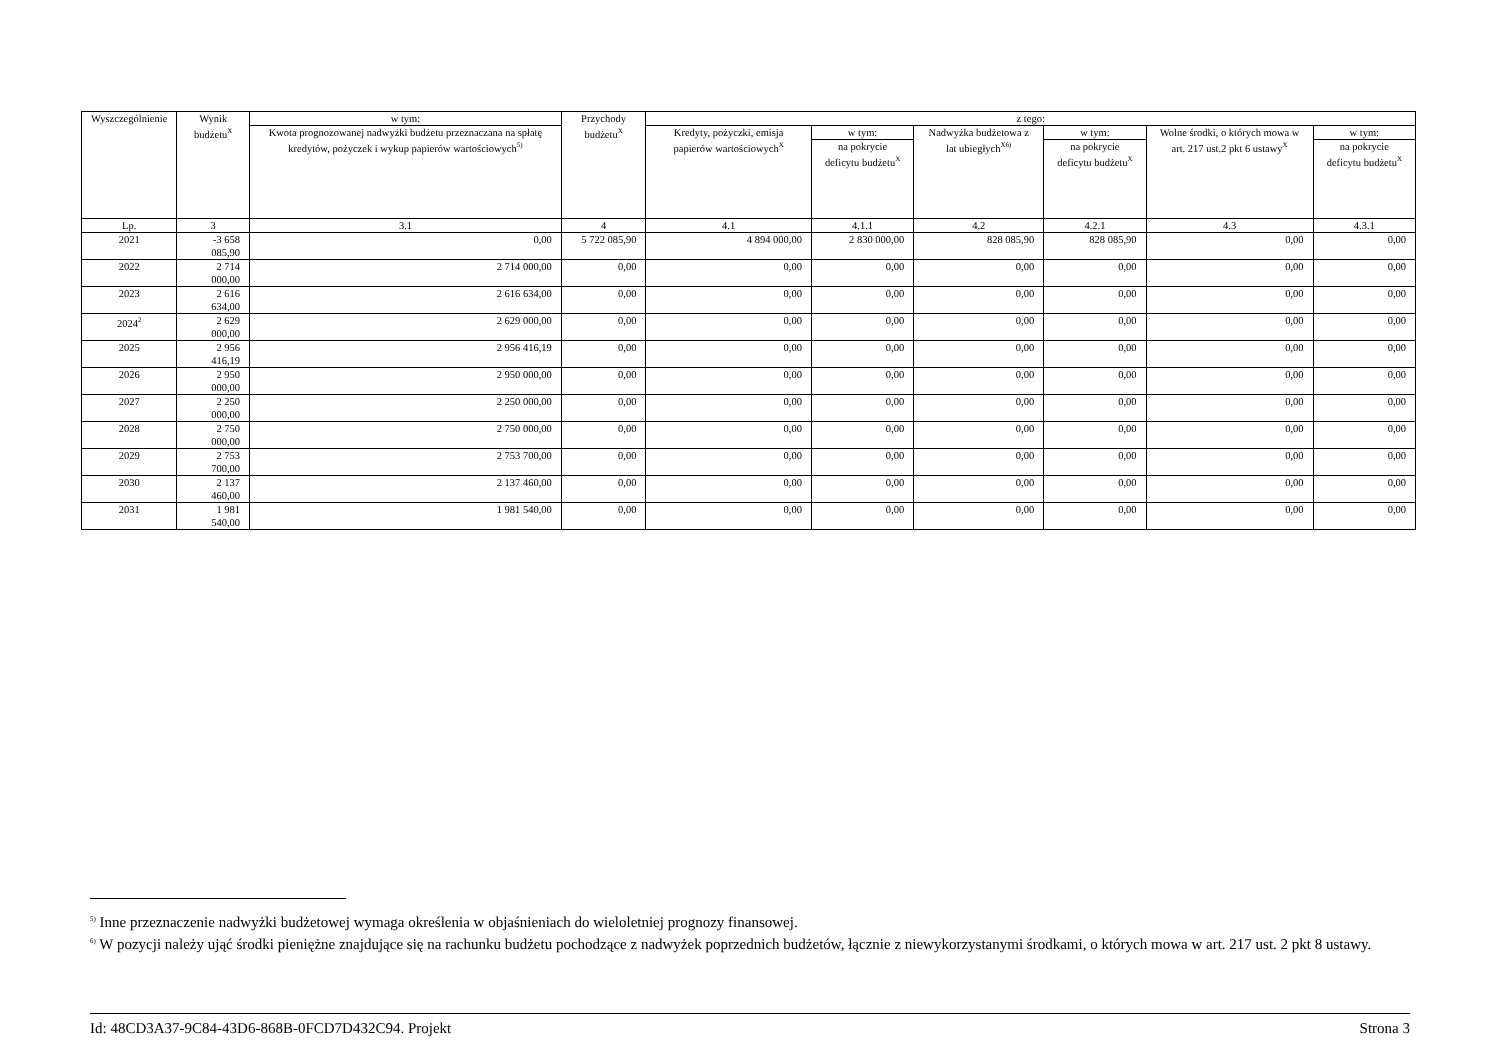| Wyszczególnienie | Wynik budżetu<sup>X</sup> | w tym: | Przychody budżetu<sup>X</sup> | z tego: | | | | | |
| --- | --- | --- | --- | --- | --- | --- | --- | --- | --- |
| | | Kwota prognozowanej nadwyżki budżetu przeznaczana na spłatę kredytów, pożyczek i wykup papierów wartościowych<sup>5)</sup> | | Kredyty, pożyczki, emisja papierów wartościowych<sup>X</sup> | w tym: | Nadwyżka budżetowa z lat ubiegłych<sup>X6)</sup> | w tym: | Wolne środki, o których mowa w art. 217 ust.2 pkt 6 ustawy<sup>X</sup> | w tym: |
| | | | | | na pokrycie deficytu budżetu<sup>X</sup> | | na pokrycie deficytu budżetu<sup>X</sup> | | na pokrycie deficytu budżetu<sup>X</sup> |
| Lp. | 3 | 3.1 | 4 | 4.1 | 4.1.1 | 4.2 | 4.2.1 | 4.3 | 4.3.1 |
| 2021 | -3 658 085,90 | 0,00 | 5 722 085,90 | 4 894 000,00 | 2 830 000,00 | 828 085,90 | 828 085,90 | 0,00 | 0,00 |
| 2022 | 2 714 000,00 | 2 714 000,00 | 0,00 | 0,00 | 0,00 | 0,00 | 0,00 | 0,00 | 0,00 |
| 2023 | 2 616 634,00 | 2 616 634,00 | 0,00 | 0,00 | 0,00 | 0,00 | 0,00 | 0,00 | 0,00 |
| 2024<sup>2</sup> | 2 629 000,00 | 2 629 000,00 | 0,00 | 0,00 | 0,00 | 0,00 | 0,00 | 0,00 | 0,00 |
| 2025 | 2 956 416,19 | 2 956 416,19 | 0,00 | 0,00 | 0,00 | 0,00 | 0,00 | 0,00 | 0,00 |
| 2026 | 2 950 000,00 | 2 950 000,00 | 0,00 | 0,00 | 0,00 | 0,00 | 0,00 | 0,00 | 0,00 |
| 2027 | 2 250 000,00 | 2 250 000,00 | 0,00 | 0,00 | 0,00 | 0,00 | 0,00 | 0,00 | 0,00 |
| 2028 | 2 750 000,00 | 2 750 000,00 | 0,00 | 0,00 | 0,00 | 0,00 | 0,00 | 0,00 | 0,00 |
| 2029 | 2 753 700,00 | 2 753 700,00 | 0,00 | 0,00 | 0,00 | 0,00 | 0,00 | 0,00 | 0,00 |
| 2030 | 2 137 460,00 | 2 137 460,00 | 0,00 | 0,00 | 0,00 | 0,00 | 0,00 | 0,00 | 0,00 |
| 2031 | 1 981 540,00 | 1 981 540,00 | 0,00 | 0,00 | 0,00 | 0,00 | 0,00 | 0,00 | 0,00 |
<sup>5)</sup> Inne przeznaczenie nadwyżki budżetowej wymaga określenia w objaśnieniach do wieloletniej prognozy finansowej.
<sup>6)</sup> W pozycji należy ująć środki pieniężne znajdujące się na rachunku budżetu pochodzące z nadwyżek poprzednich budżetów, łącznie z niewykorzystanymi środkami, o których mowa w art. 217 ust. 2 pkt 8 ustawy.
Id: 48CD3A37-9C84-43D6-868B-0FCD7D432C94. Projekt Strona 3